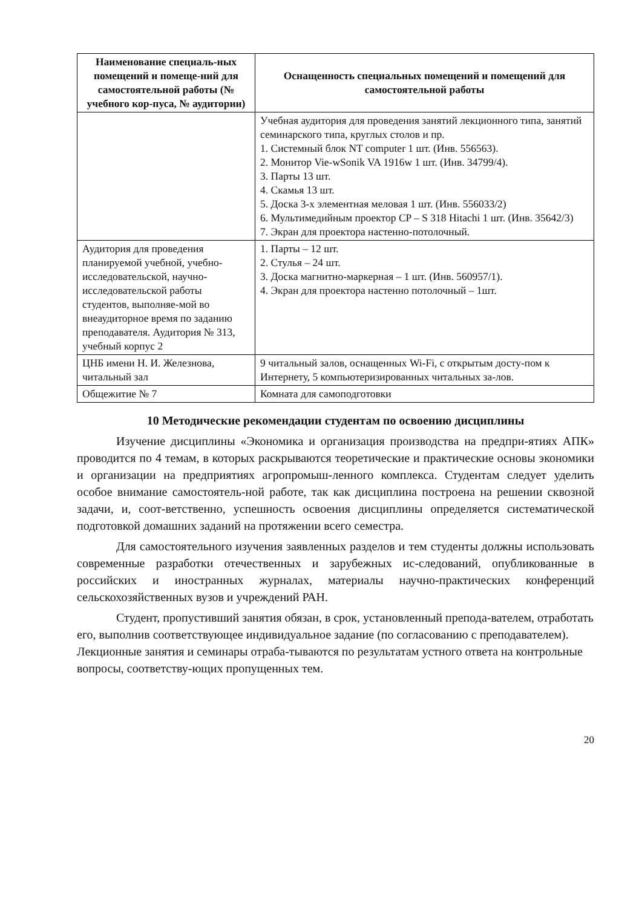| Наименование специаль-ных помещений и помеще-ний для самостоятельной работы (№ учебного кор-пуса, № аудитории) | Оснащенность специальных помещений и помещений для самостоятельной работы |
| --- | --- |
| | Учебная аудитория для проведения занятий лекционного типа, занятий семинарского типа, круглых столов и пр. 1. Системный блок NT computer 1 шт. (Инв. 556563). 2. Монитор Vie-wSonik VA 1916w 1 шт. (Инв. 34799/4). 3. Парты 13 шт. 4. Скамья 13 шт. 5. Доска 3-х элементная меловая 1 шт. (Инв. 556033/2) 6. Мультимедийным проектор CP – S 318 Hitachi 1 шт. (Инв. 35642/3) 7. Экран для проектора настенно-потолочный. |
| Аудитория для проведения планируемой учебной, учебно-исследовательской, научно-исследовательской работы студентов, выполняе-мой во внеаудиторное время по заданию преподавателя. Аудитория № 313, учебный корпус 2 | 1. Парты – 12 шт. 2. Стулья – 24 шт. 3. Доска магнитно-маркерная – 1 шт. (Инв. 560957/1). 4. Экран для проектора настенно потолочный – 1шт. |
| ЦНБ имени Н. И. Железнова, читальный зал | 9 читальный залов, оснащенных Wi-Fi, с открытым досту-пом к Интернету, 5 компьютеризированных читальных за-лов. |
| Общежитие № 7 | Комната для самоподготовки |
10 Методические рекомендации студентам по освоению дисциплины
Изучение дисциплины «Экономика и организация производства на предпри-ятиях АПК» проводится по 4 темам, в которых раскрываются теоретические и практические основы экономики и организации на предприятиях агропромыш-ленного комплекса. Студентам следует уделить особое внимание самостоятель-ной работе, так как дисциплина построена на решении сквозной задачи, и, соот-ветственно, успешность освоения дисциплины определяется систематической подготовкой домашних заданий на протяжении всего семестра.
Для самостоятельного изучения заявленных разделов и тем студенты должны использовать современные разработки отечественных и зарубежных ис-следований, опубликованные в российских и иностранных журналах, материалы научно-практических конференций сельскохозяйственных вузов и учреждений РАН.
Студент, пропустивший занятия обязан, в срок, установленный препода-вателем, отработать его, выполнив соответствующее индивидуальное задание (по согласованию с преподавателем). Лекционные занятия и семинары отраба-тываются по результатам устного ответа на контрольные вопросы, соответству-ющих пропущенных тем.
20